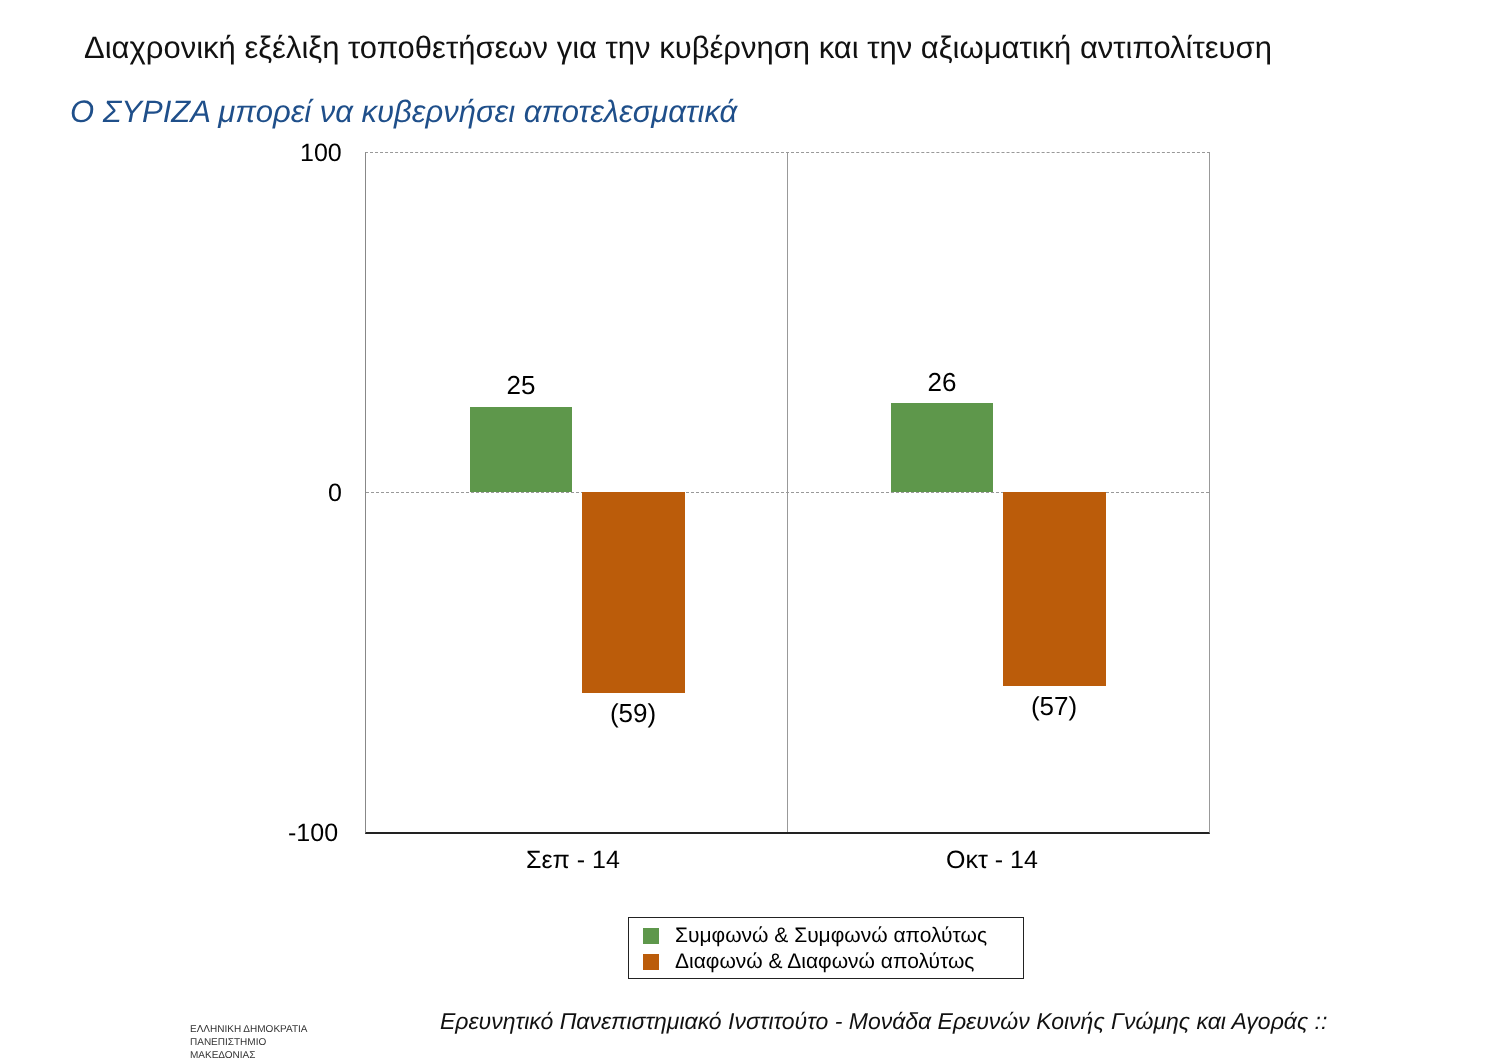Διαχρονική εξέλιξη τοποθετήσεων για την κυβέρνηση και την αξιωματική αντιπολίτευση
Ο ΣΥΡΙΖΑ μπορεί να κυβερνήσει αποτελεσματικά
100
0
-100
25
(59)
26
(57)
Σεπ - 14 Οκτ - 14
Συμφωνώ & Συμφωνώ απολύτως
Διαφωνώ & Διαφωνώ απολύτως
ΕΛΛΗΝΙΚΗ ΔΗΜΟΚΡΑΤΙΑ
ΠΑΝΕΠΙΣΤΗΜΙΟ
ΜΑΚΕΔΟΝΙΑΣ
Ερευνητικό Πανεπιστημιακό Ινστιτούτο - Μονάδα Ερευνών Κοινής Γνώμης και Αγοράς ::